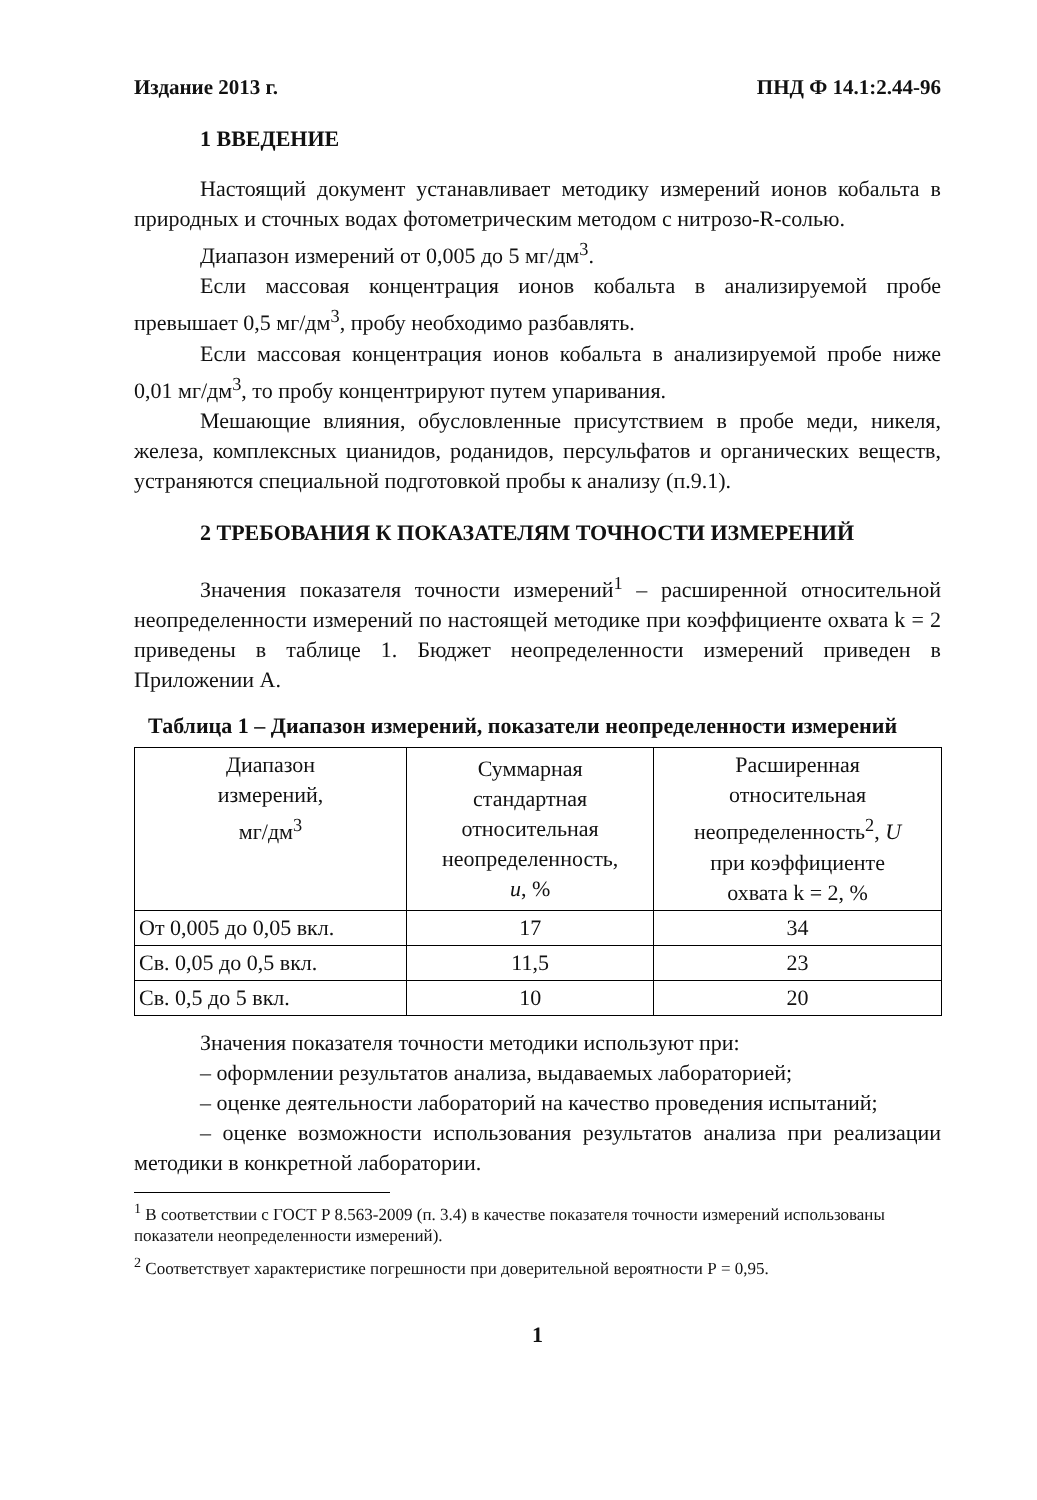Издание 2013 г. ПНД Ф 14.1:2.44-96
1 ВВЕДЕНИЕ
Настоящий документ устанавливает методику измерений ионов кобальта в природных и сточных водах фотометрическим методом с нитрозо-R-солью.
Диапазон измерений от 0,005 до 5 мг/дм<sup>3</sup>.
Если массовая концентрация ионов кобальта в анализируемой пробе превышает 0,5 мг/дм<sup>3</sup>, пробу необходимо разбавлять.
Если массовая концентрация ионов кобальта в анализируемой пробе ниже 0,01 мг/дм<sup>3</sup>, то пробу концентрируют путем упаривания.
Мешающие влияния, обусловленные присутствием в пробе меди, никеля, железа, комплексных цианидов, роданидов, персульфатов и органических веществ, устраняются специальной подготовкой пробы к анализу (п.9.1).
2 ТРЕБОВАНИЯ К ПОКАЗАТЕЛЯМ ТОЧНОСТИ ИЗМЕРЕНИЙ
Значения показателя точности измерений<sup>1</sup> – расширенной относительной неопределенности измерений по настоящей методике при коэффициенте охвата k = 2 приведены в таблице 1. Бюджет неопределенности измерений приведен в Приложении А.
Таблица 1 – Диапазон измерений, показатели неопределенности измерений
| Диапазон измерений, мг/дм<sup>3</sup> | Суммарная стандартная относительная неопределенность, u , % | Расширенная относительная неопределенность<sup>2</sup>, U при коэффициенте охвата k = 2, % |
| --- | --- | --- |
| От 0,005 до 0,05 вкл. | 17 | 34 |
| Св. 0,05 до 0,5 вкл. | 11,5 | 23 |
| Св. 0,5 до 5 вкл. | 10 | 20 |
Значения показателя точности методики используют при:
– оформлении результатов анализа, выдаваемых лабораторией;
– оценке деятельности лабораторий на качество проведения испытаний;
– оценке возможности использования результатов анализа при реализации методики в конкретной лаборатории.
<sup>1</sup> В соответствии с ГОСТ Р 8.563-2009 (п. 3.4) в качестве показателя точности измерений использованы показатели неопределенности измерений).
<sup>2</sup> Соответствует характеристике погрешности при доверительной вероятности Р = 0,95.
1